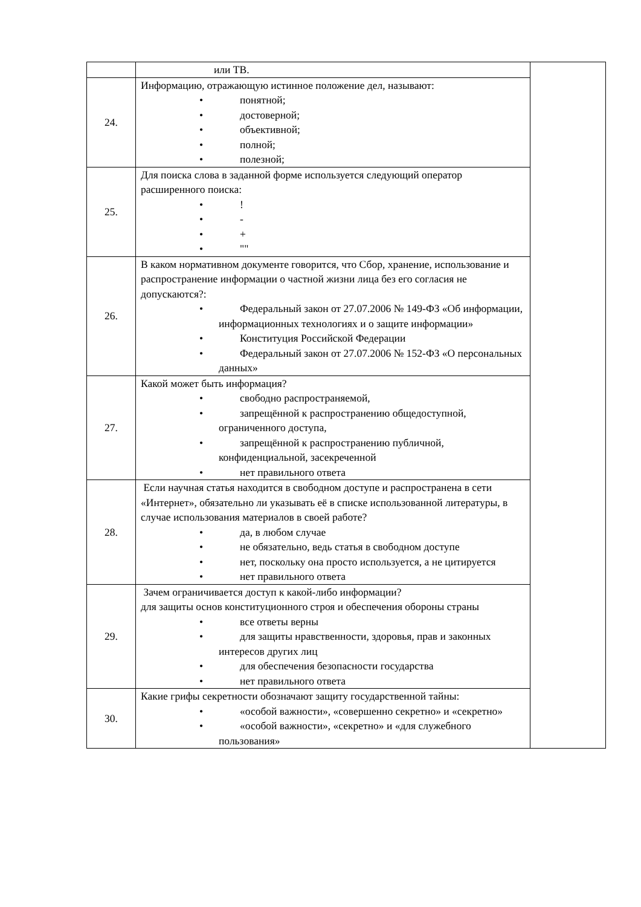| | или ТВ. | |
| 24. | Информацию, отражающую истинное положение дел, называют: понятной; достоверной; объективной; полной; полезной; | |
| 25. | Для поиска слова в заданной форме используется следующий оператор расширенного поиска: ! - + "" | |
| 26. | В каком нормативном документе говорится, что Сбор, хранение, использование и распространение информации о частной жизни лица без его согласия не допускаются?: Федеральный закон от 27.07.2006 № 149-ФЗ «Об информации, информационных технологиях и о защите информации» Конституция Российской Федерации Федеральный закон от 27.07.2006 № 152-ФЗ «О персональных данных» | |
| 27. | Какой может быть информация? свободно распространяемой, запрещённой к распространению общедоступной, ограниченного доступа, запрещённой к распространению публичной, конфиденциальной, засекреченной нет правильного ответа | |
| 28. | Если научная статья находится в свободном доступе и распространена в сети «Интернет», обязательно ли указывать её в списке использованной литературы, в случае использования материалов в своей работе? да, в любом случае не обязательно, ведь статья в свободном доступе нет, поскольку она просто используется, а не цитируется нет правильного ответа | |
| 29. | Зачем ограничивается доступ к какой-либо информации? для защиты основ конституционного строя и обеспечения обороны страны все ответы верны для защиты нравственности, здоровья, прав и законных интересов других лиц для обеспечения безопасности государства нет правильного ответа | |
| 30. | Какие грифы секретности обозначают защиту государственной тайны: «особой важности», «совершенно секретно» и «секретно» «особой важности», «секретно» и «для служебного пользования» | |